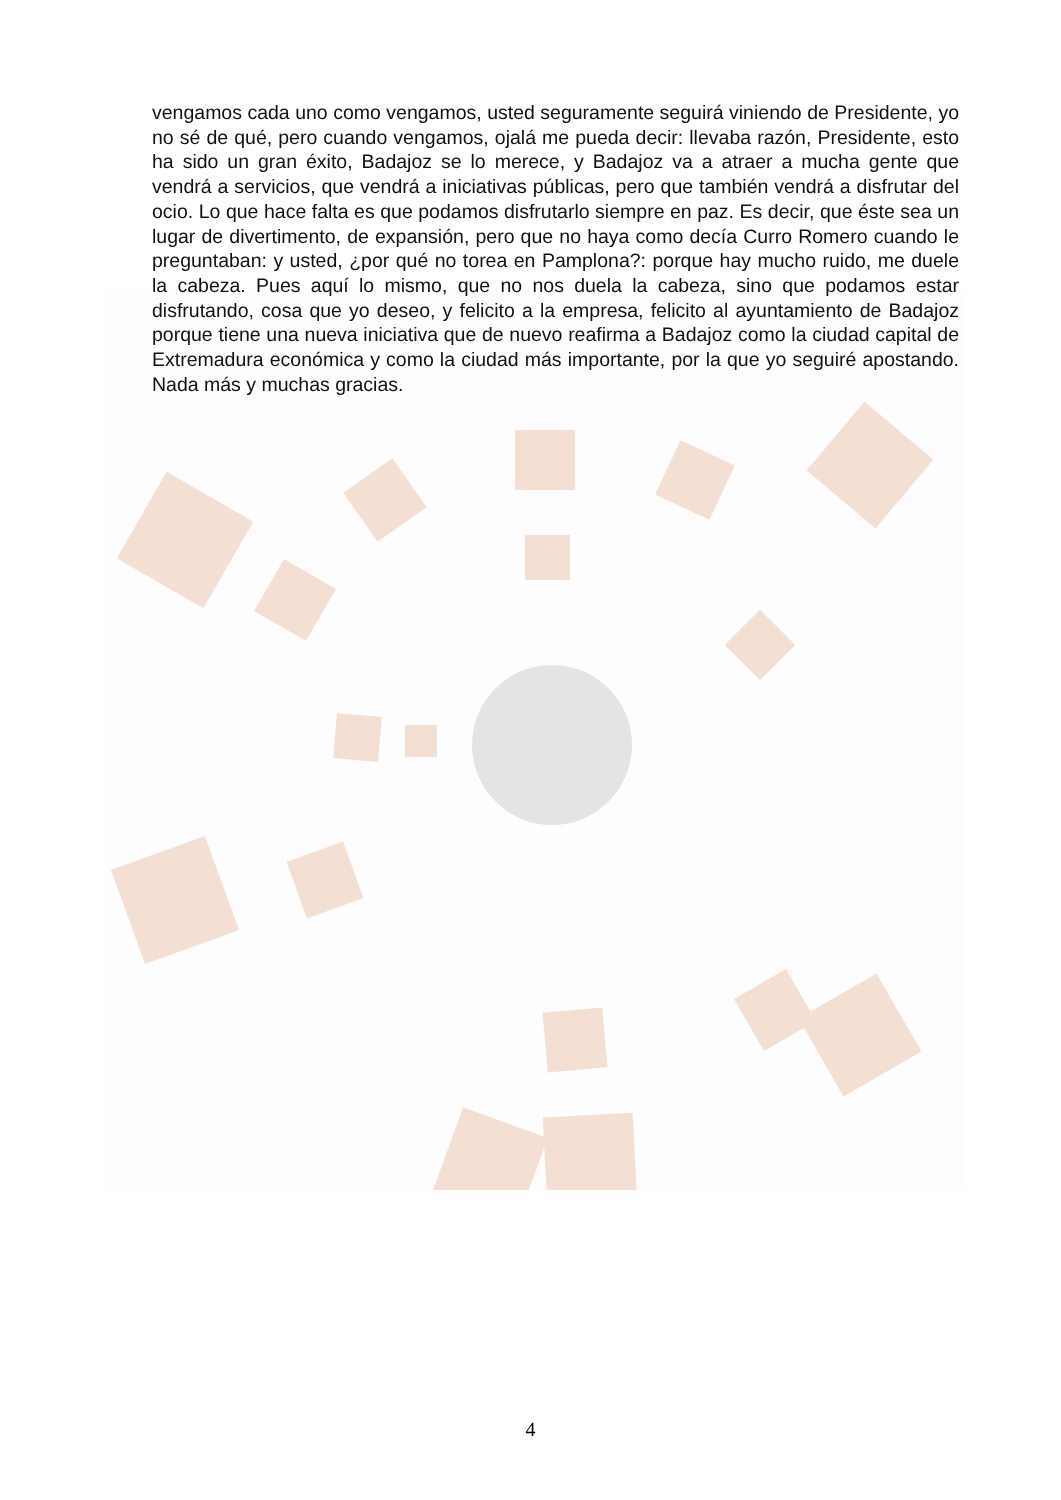vengamos cada uno como vengamos, usted seguramente seguirá viniendo de Presidente, yo no sé de qué, pero cuando vengamos, ojalá me pueda decir: llevaba razón, Presidente, esto ha sido un gran éxito, Badajoz se lo merece, y Badajoz va a atraer a mucha gente que vendrá a servicios, que vendrá a iniciativas públicas, pero que también vendrá a disfrutar del ocio. Lo que hace falta es que podamos disfrutarlo siempre en paz. Es decir, que éste sea un lugar de divertimento, de expansión, pero que no haya como decía Curro Romero cuando le preguntaban: y usted, ¿por qué no torea en Pamplona?: porque hay mucho ruido, me duele la cabeza. Pues aquí lo mismo, que no nos duela la cabeza, sino que podamos estar disfrutando, cosa que yo deseo, y felicito a la empresa, felicito al ayuntamiento de Badajoz porque tiene una nueva iniciativa que de nuevo reafirma a Badajoz como la ciudad capital de Extremadura económica y como la ciudad más importante, por la que yo seguiré apostando. Nada más y muchas gracias.
4